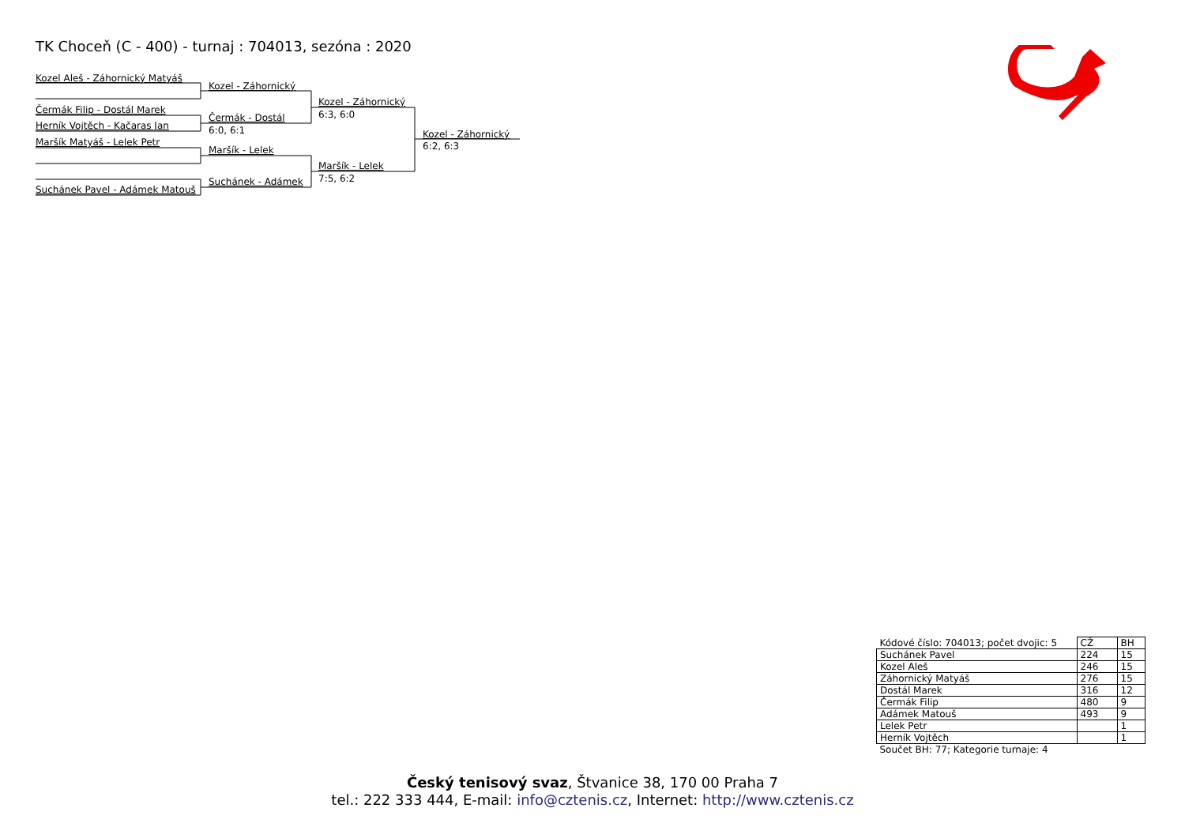TK Choceň (C - 400) - turnaj : 704013, sezóna : 2020
Kozel Aleš - Záhornický Matyáš
Kozel - Záhornický
Kozel - Záhornický
Čermák Filip - Dostál Marek
6:3, 6:0
Čermák - Dostál
Herník Vojtěch - Kačaras Jan
6:0, 6:1
Kozel - Záhornický
Maršík Matyáš - Lelek Petr
6:2, 6:3
Maršík - Lelek
Maršík - Lelek
7:5, 6:2
Suchánek - Adámek
Suchánek Pavel - Adámek Matouš
| Kódové číslo: 704013; počet dvojic: 5 | CŽ | BH |
| Suchánek Pavel | 224 | 15 |
| Kozel Aleš | 246 | 15 |
| Záhornický Matyáš | 276 | 15 |
| Dostál Marek | 316 | 12 |
| Čermák Filip | 480 | 9 |
| Adámek Matouš | 493 | 9 |
| Lelek Petr | | 1 |
| Herník Vojtěch | | 1 |
| Součet BH: 77; Kategorie turnaje: 4 | | |
Český tenisový svaz, Štvanice 38, 170 00 Praha 7
tel.: 222 333 444, E-mail: info@cztenis.cz, Internet: http://www.cztenis.cz